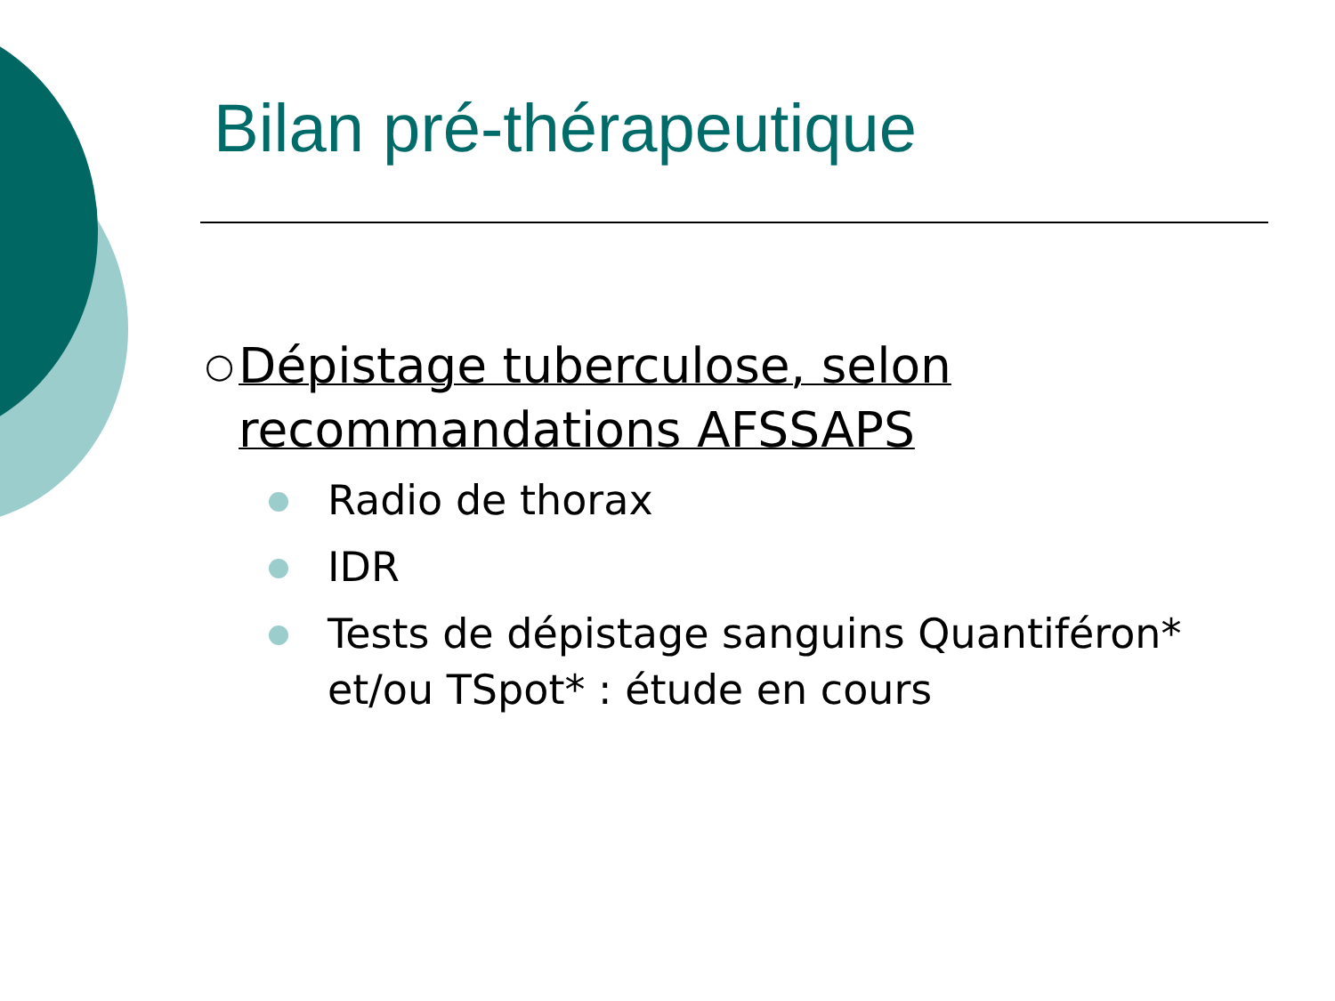Bilan pré-thérapeutique
○ Dépistage tuberculose, selon recommandations AFSSAPS
Radio de thorax
IDR
Tests de dépistage sanguins Quantiféron* et/ou TSpot* : étude en cours